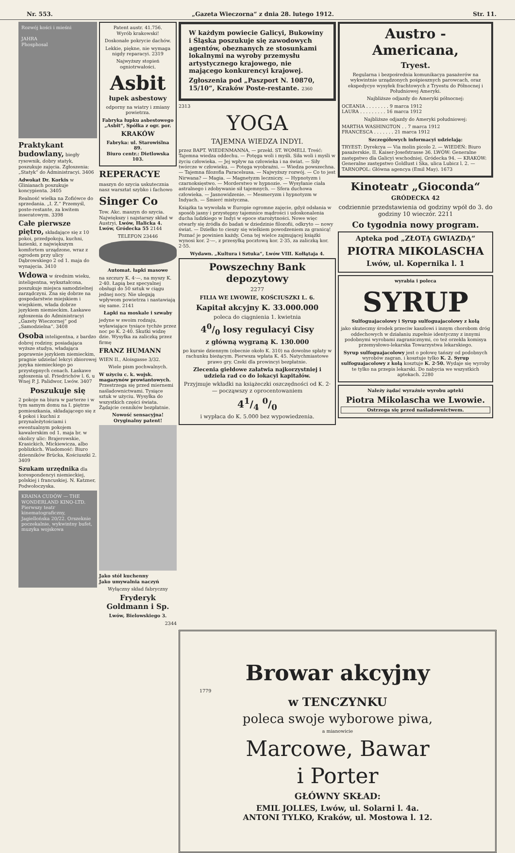Nr. 553. „Gazeta Wieczorna“ z dnia 28. lutego 1912. Str. 11.
Rozwój kości i mieśni
JAHRA
Phosphosal
Praktykant budowlany, biegły rysownik, dobry statyk, poszukuje zajęcia. Zgłoszenia: „Statyk“ do Administracyi. 3406
Adwokat Dr. Korkis w Glinianach poszukuje koncypienta. 3405
Realność wielka na Zofiówce do sprzedania. „I. Z.“ Przemyśl, poste-restante, za kwitem inseratowym. 3398
Całe pierwsze piętro, składające się z 10 pokoi, przedpokoju, kuchni, łazienki, z największym komfortem urządzone, wraz z ogrodem przy ulicy Dąbrowskiego 2 od 1. maja do wynajęcia. 3410
Wdowa w średnim wieku, inteligentna, wykształcona, poszukuje miejsca samodzielnej zarządczyni. Zna się dobrze na gospodarstwie miejskiem i wiejskiem, włada dobrze językiem niemieckim. Łaskawe zgłoszenia do Administracyi „Gazety Wieczornej“ pod „Samodzielna“. 3408
Osoba inteligentna, z bardzo dobrej rodziny, posiadająca wyższe studya, władająca poprawnie językiem niemieckim, pragnie udzielać lekcyi zbiorowej języka niemieckiego po przystępnych cenach. Łaskawe zgłoszenia ul. Friedrichów l. 6, u Wnej P. J. Palidwor, Lwów. 3407
Poszukuje się
2 pokoje na biura w parterze i w tym samym domu na I. piętrze pomieszkania, składającego się z 4 pokoi i kuchni z przynależytościami i ewentualnym pokojem kawalerskim od 1. maja br. w okolicy ulic: Brajerowskie, Krasickich, Mickiewicza, albo poblizkich. Wiadomość: Biuro dzienników Brücka, Kościuszki 2. 3409
Szukam urzędnika dla korespondencyi niemieckiej, polskiej i francuskiej. N. Katzner, Podwołoczyska.
KRAINA CUDÓW — THE WONDERLAND KINO-LTD. Pierwszy teatr kinematograficzny, Jagiellońska 20/22. Orszeknie poczekalnie, wykwintny bufet, muzyka wojskowa
Patent austr. 41.756.
Wyrób krakowski!
Doskonałe pokrycie dachów.
Lekkie, piękne, nie wymaga nigdy reparacyi. 2319
Najwyższy stopień ogniotrwałości.
Asbit
łupek asbestowy
odporny na wiatry i zmiany powietrza.
Fabryka łupku asbestowego „Asbit“, Spółka z ogr. por.
KRAKÓW
Fabryka: ul. Starowiślna 89.
Biuro centr.: Dietlowska 103.
REPERACYE
maszyn do szycia uskutecznia nasz warsztat szybko i fachowo
Singer Co
Tow. Akc. maszyn do szycia. Największy i najstarszy skład w Austryi, Lwów, Halicka 4. Lwów, Gródecka 55 2144
TELEFON 23446
Automat. łapki masowe
na szczury K. 4·—, na myszy K. 2·40. Łapią bez specyalnej obsługi do 50 sztuk w ciągu jednej nocy. Nie ulegają wpływom powietrza i nastawiają się same. 2141
Łapki na moskale i szwaby
jedyne w swoim rodzaju, wyławiające tysiące tychże przez noc po K. 2·40. Skutki widzę dzie. Wysyłka za zaliczką przez firmę
FRANZ HUMANN
WIEN II., Aloisgasse 3/32.
Wiele pism pochwalnych.
W użyciu c. k. wojsk. magazynów prowiantowych. Przestrzega się przed miernemi naśladownictwami. Tysiące sztuk w użyciu. Wysyłka do wszystkich części świata. Żądajcie cenników bezpłatnie.
Nowość sensacyjna! Oryginalny patent!
Jako stół kuchenny
Jako umywalnia naczyń
Wyłączny skład fabryczny
Fryderyk Goldmann i Sp.
Lwów, Bielowskiego 3.
2344
W każdym powiecie Galicyi, Bukowiny i Śląska poszukuje się zawodowych agentów, obeznanych ze stosunkami lokalnymi na wyroby przemysłu artystycznego krajowego, nie mającego konkurencyi krajowej.
Zgłoszenia pod „Paszport N. 10870, 15/10“, Kraków Poste-restante. 2360
2313
YOGA
TAJEMNA WIEDZA INDYI.
przez BAPT. WIEDENMANNA, — przekł. ST. WOMELI. Treść: Tajemna wiedza oddechu. — Potęga woli i myśli. Siła woli i myśli w życiu człowieka. — Jej wpływ na człowieka i na świat. — Siły twórcze w człowieku. — Potęga wyobraźni. — Wiedza powszechna. — Tajemna filozofia Paracelsusa. — Najwyższy rozwój. — Co to jest Nirwana? — Magia. — Magnetyzm leczniczy. — Hypnotyzm i czarnoksięstwo. — Morderstwo w hypnozie. — Wysyłanie ciała astralnego i zdobywanie sił tajemnych. — Sfera duchowa człowieka. — Jasnowidzenie. — Mesmeryzm i hypnotyzm w Indyach. — Śmierć mistyczna.
Książka ta wywołała w Europie ogromne zajęcie, gdyż odsłania w sposób jasny i przystępny tajemnice mądrości i udoskonalenia ducha ludzkiego w Indyi w epoce starożytności. Nowe więc otwarły się źródła do badań w dziedzinie filozofii, odkryto — nowy świat. — Dziełko to cieszy się wielkiem powodzeniem za granicą! Poznać je powinien każdy. Cena tej wielce zajmującej książki wynosi kor. 2·—, z przesyłką pocztową kor. 2·35, za zaliczką kor. 2·55.
Wydawn. „Kultura i Sztuka“, Lwów VIII. Kołłątaja 4.
Powszechny Bank depozytowy
2277
FILIA WE LWOWIE, KOŚCIUSZKI L. 6.
Kapitał akcyjny K. 33.000.000
poleca do ciągnienia 1. kwietnia
40/0 losy regulacyi Cisy
z główną wygraną K. 130.000
po kursie dziennym (obecnie około K. 310) na dowolne spłaty w rachunku bieżącym. Pierwsza wpłata K. 45. Natychmiastowe prawo gry. Czeki dla prowincyi bezpłatnie.
Zlecenia giełdowe załatwia najkorzystniej i udziela rad co do lokacyi kapitałów.
Przyjmuje wkładki na książeczki oszczędności od K. 2·— począwszy z oprocentowaniem
41/4 0/0
i wypłaca do K. 5.000 bez wypowiedzenia.
Austro - Americana,
Tryest.
Regularna i bezpośrednia komunikacya pasażerów na wykwintnie urządzonych pośpiesznych parowcach, oraz ekspedycye wysyłek frachtowych z Tryestu do Północnej i Południowej Ameryki.
Najbliższe odjazdy do Ameryki północnej:
OCEANIA . . . . . . . . 9 marca 1912
LAURA . . . . . . . . . 16 marca 1912
Najbliższe odjazdy do Ameryki południowej:
MARTHA WASHINGTON . . 7 marca 1912
FRANCESCA . . . . . . . 21 marca 1912
Szczegółowych informacyi udzielają:
TRYEST: Dyrekcya — Via molin picolo 2. — WIEDEŃ: Biuro pasażerskie, II. Kaiser-Josefstrasse 36. LWÓW: Generalne zastępstwo dla Galicyi wschodniej, Gródecka 94. — KRAKÓW: Generalne zastępstwo Goldlust i Ska, ulica Lubicz l. 2. — TARNOPOL: Główna agencya (Emil May). 1673
Kinoteatr „Gioconda“
GRÓDECKA 42
codziennie przedstawienia od godziny wpół do 3. do godziny 10 wieczór. 2211
Co tygodnia nowy program.
Apteka pod „ZŁOTĄ GWIAZDĄ“
PIOTRA MIKOLASCHA
Lwów, ul. Kopernika l. 1
wyrabia i poleca
SYRUP
Sulfoguajacolowy i Syrup sulfoguajacolowy z kolą
jako skuteczny środek przeciw kaszlowi i innym chorobom dróg oddechowych w działaniu zupełnie identyczny z innymi podobnymi wyrobami zagranicznymi, co też orzekła komisya przemysłowo-lekarska Towarzystwa lekarskiego.
Syrup sulfoguajacolowy jest o połowę tańszy od podobnych wyrobów zagran. i kosztuje tylko K. 2. Syrup sulfoguajacolowy z kolą kosztuje K. 2·50. Wydaje się wyroby te tylko na przepis lekarski. Do nabycia we wszystkich aptekach. 2280
Należy żądać wyraźnie wyrobu apteki
Piotra Mikolascha we Lwowie.
Ostrzega się przed naśladownictwem.
Browar akcyjny
1779
w TENCZYNKU
poleca swoje wyborowe piwa,
a mianowicie
Marcowe, Bawar
i Porter
GŁÓWNY SKŁAD:
EMIL JOLLES, Lwów, ul. Solarni l. 4a.
ANTONI TYLKO, Kraków, ul. Mostowa l. 12.